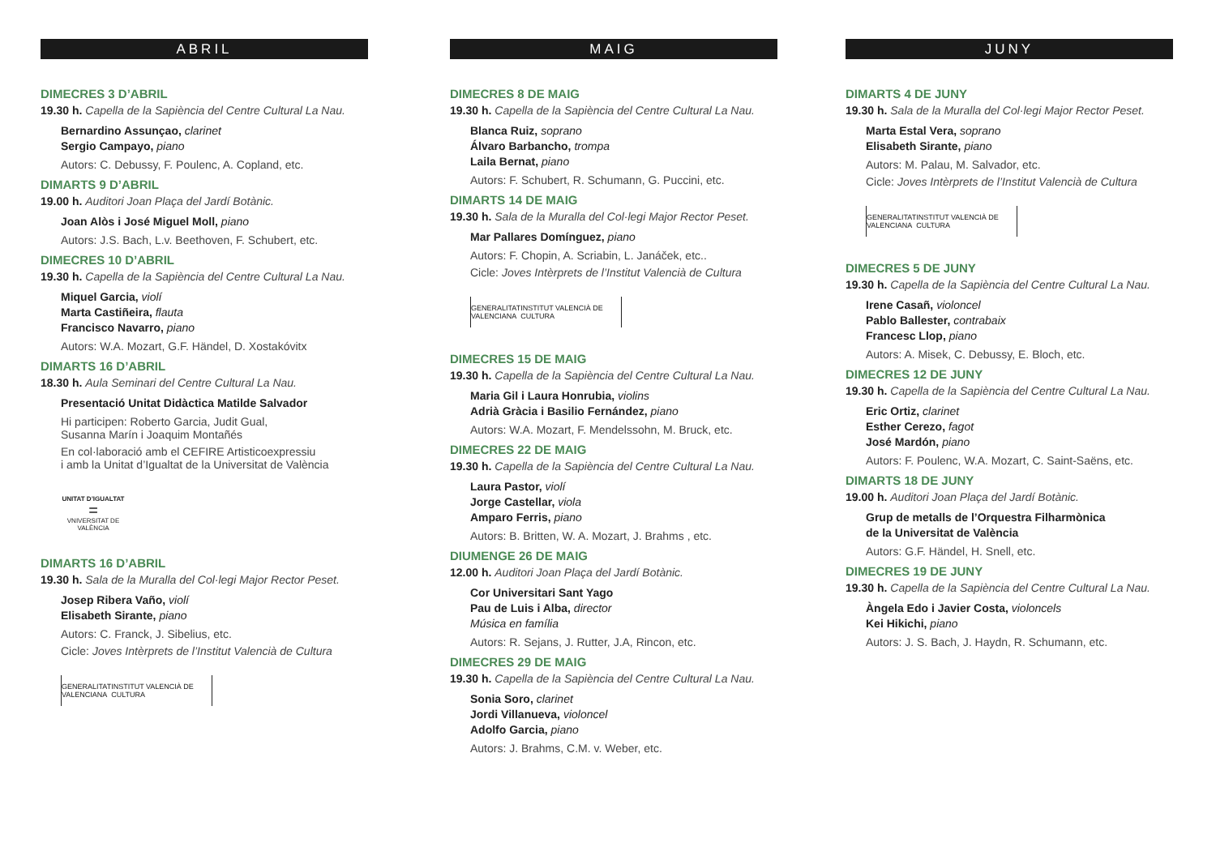ABRIL
DIMECRES 3 D’ABRIL
19.30 h. Capella de la Sapiència del Centre Cultural La Nau.
Bernardino Assunçao, clarinet
Sergio Campayo, piano
Autors: C. Debussy, F. Poulenc, A. Copland, etc.
DIMARTS 9 D’ABRIL
19.00 h. Auditori Joan Plaça del Jardí Botànic.
Joan Alòs i José Miguel Moll, piano
Autors: J.S. Bach, L.v. Beethoven, F. Schubert, etc.
DIMECRES 10 D’ABRIL
19.30 h. Capella de la Sapiència del Centre Cultural La Nau.
Miquel Garcia, violí
Marta Castiñeira, flauta
Francisco Navarro, piano
Autors: W.A. Mozart, G.F. Händel, D. Xostakóvitx
DIMARTS 16 D’ABRIL
18.30 h. Aula Seminari del Centre Cultural La Nau.
Presentació Unitat Didàctica Matilde Salvador
Hi participen: Roberto Garcia, Judit Gual,
Susanna Marín i Joaquim Montañés
En col·laboració amb el CEFIRE Artisticoexpressiu
i amb la Unitat d’Igualtat de la Universitat de València
UNITAT D’IGUALTAT
=
VNIVERSITAT DE VALÈNCIA
DIMARTS 16 D’ABRIL
19.30 h. Sala de la Muralla del Col·legi Major Rector Peset.
Josep Ribera Vaño, violí
Elisabeth Sirante, piano
Autors: C. Franck, J. Sibelius, etc.
Cicle: Joves Intèrprets de l’Institut Valencià de Cultura
GENERALITAT
VALENCIANA INSTITUT VALENCIÀ DE CULTURA
MAIG
DIMECRES 8 DE MAIG
19.30 h. Capella de la Sapiència del Centre Cultural La Nau.
Blanca Ruiz, soprano
Álvaro Barbancho, trompa
Laila Bernat, piano
Autors: F. Schubert, R. Schumann, G. Puccini, etc.
DIMARTS 14 DE MAIG
19.30 h. Sala de la Muralla del Col·legi Major Rector Peset.
Mar Pallares Domínguez, piano
Autors: F. Chopin, A. Scriabin, L. Janáček, etc..
Cicle: Joves Intèrprets de l’Institut Valencià de Cultura
GENERALITAT
VALENCIANA INSTITUT VALENCIÀ DE CULTURA
DIMECRES 15 DE MAIG
19.30 h. Capella de la Sapiència del Centre Cultural La Nau.
Maria Gil i Laura Honrubia, violins
Adrià Gràcia i Basilio Fernández, piano
Autors: W.A. Mozart, F. Mendelssohn, M. Bruck, etc.
DIMECRES 22 DE MAIG
19.30 h. Capella de la Sapiència del Centre Cultural La Nau.
Laura Pastor, violí
Jorge Castellar, viola
Amparo Ferris, piano
Autors: B. Britten, W. A. Mozart, J. Brahms , etc.
DIUMENGE 26 DE MAIG
12.00 h. Auditori Joan Plaça del Jardí Botànic.
Cor Universitari Sant Yago
Pau de Luis i Alba, director
Música en família
Autors: R. Sejans, J. Rutter, J.A, Rincon, etc.
DIMECRES 29 DE MAIG
19.30 h. Capella de la Sapiència del Centre Cultural La Nau.
Sonia Soro, clarinet
Jordi Villanueva, violoncel
Adolfo Garcia, piano
Autors: J. Brahms, C.M. v. Weber, etc.
JUNY
DIMARTS 4 DE JUNY
19.30 h. Sala de la Muralla del Col·legi Major Rector Peset.
Marta Estal Vera, soprano
Elisabeth Sirante, piano
Autors: M. Palau, M. Salvador, etc.
Cicle: Joves Intèrprets de l’Institut Valencià de Cultura
GENERALITAT
VALENCIANA INSTITUT VALENCIÀ DE CULTURA
DIMECRES 5 DE JUNY
19.30 h. Capella de la Sapiència del Centre Cultural La Nau.
Irene Casañ, violoncel
Pablo Ballester, contrabaix
Francesc Llop, piano
Autors: A. Misek, C. Debussy, E. Bloch, etc.
DIMECRES 12 DE JUNY
19.30 h. Capella de la Sapiència del Centre Cultural La Nau.
Eric Ortiz, clarinet
Esther Cerezo, fagot
José Mardón, piano
Autors: F. Poulenc, W.A. Mozart, C. Saint-Saëns, etc.
DIMARTS 18 DE JUNY
19.00 h. Auditori Joan Plaça del Jardí Botànic.
Grup de metalls de l’Orquestra Filharmònica
de la Universitat de València
Autors: G.F. Händel, H. Snell, etc.
DIMECRES 19 DE JUNY
19.30 h. Capella de la Sapiència del Centre Cultural La Nau.
Àngela Edo i Javier Costa, violoncels
Kei Hikichi, piano
Autors: J. S. Bach, J. Haydn, R. Schumann, etc.